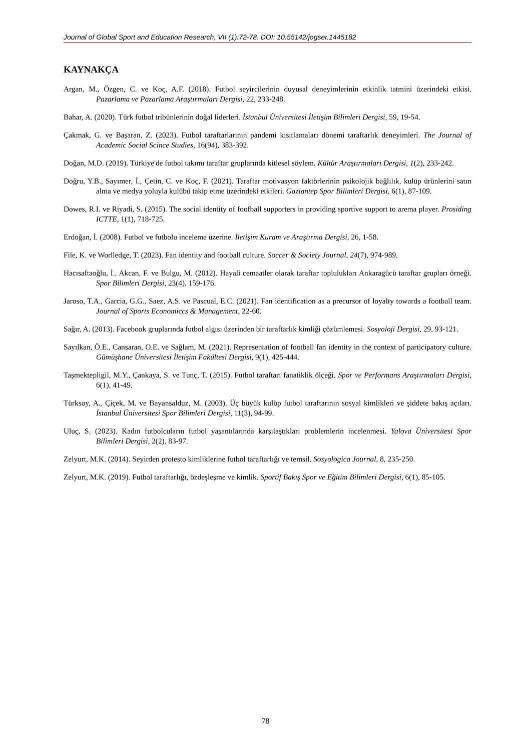Journal of Global Sport and Education Research, VII (1):72-78. DOI: 10.55142/jogser.1445182
KAYNAKÇA
Argan, M., Özgen, C. ve Koç, A.F. (2018). Futbol seyircilerinin duyusal deneyimlerinin etkinlik tatmini üzerindeki etkisi. Pazarlama ve Pazarlama Araştırmaları Dergisi, 22, 233-248.
Bahar, A. (2020). Türk futbol tribünlerinin doğal liderleri. İstanbul Üniversitesi İletişim Bilimleri Dergisi, 59, 19-54.
Çakmak, G. ve Başaran, Z. (2023). Futbol taraftarlarının pandemi kısıtlamaları dönemi taraftarlık deneyimleri. The Journal of Academic Social Scince Studies, 16(94), 383-392.
Doğan, M.D. (2019). Türkiye'de futbol takımı taraftar gruplarında kitlesel söylem. Kültür Araştırmaları Dergisi, 1(2), 233-242.
Doğru, Y.B., Sayımer, İ., Çetin, C. ve Koç, F. (2021). Taraftar motivasyon faktörlerinin psikolojik bağlılık, kulüp ürünlerini satın alma ve medya yoluyla kulübü takip etme üzerindeki etkileri. Gaziantep Spor Bilimleri Dergisi, 6(1), 87-109.
Dowes, R.I. ve Riyadi, S. (2015). The social identity of foofball supporters in providing sportive support to arema player. Prosiding ICTTE, 1(1), 718-725.
Erdoğan, İ. (2008). Futbol ve futbolu inceleme üzerine. İletişim Kuram ve Araştırma Dergisi, 26, 1-58.
File, K. ve Worlledge, T. (2023). Fan identity and football culture. Soccer & Society Journal, 24(7), 974-989.
Hacısaftaoğlu, İ., Akcan, F. ve Bulgu, M. (2012). Hayali cemaatler olarak taraftar toplulukları Ankaragücü taraftar grupları örneği. Spor Bilimleri Dergisi, 23(4), 159-176.
Jaroso, T.A., Garcia, G.G., Saez, A.S. ve Pascual, E.C. (2021). Fan identification as a precursor of loyalty towards a football team. Journal of Sports Economiccs & Management, 22-60.
Sağır, A. (2013). Facebook gruplarında futbol algısı üzerinden bir taraftarlık kimliği çözümlemesi. Sosyoloji Dergisi, 29, 93-121.
Sayılkan, Ö.E., Cansaran, O.E. ve Sağlam, M. (2021). Representation of football fan identity in the context of participatory culture. Gümüşhane Üniversitesi İletişim Fakültesi Dergisi, 9(1), 425-444.
Taşmektepligil, M.Y., Çankaya, S. ve Tunç, T. (2015). Futbol taraftarı fanatiklik ölçeği. Spor ve Performans Araştırmaları Dergisi, 6(1), 41-49.
Türksoy, A., Çiçek, M. ve Bayansalduz, M. (2003). Üç büyük kulüp futbol taraftarının sosyal kimlikleri ve şiddete bakış açıları. İstanbul Üniversitesi Spor Bilimleri Dergisi, 11(3), 94-99.
Uluç, S. (2023). Kadın futbolcuların futbol yaşantılarında karşılaştıkları problemlerin incelenmesi. Yalova Üniversitesi Spor Bilimleri Dergisi, 2(2), 83-97.
Zelyurt, M.K. (2014). Seyirden protesto kimliklerine futbol taraftarlığı ve temsil. Sosyologica Journal, 8, 235-250.
Zelyurt, M.K. (2019). Futbol taraftarlığı, özdeşleşme ve kimlik. Sportif Bakış Spor ve Eğitim Bilimleri Dergisi, 6(1), 85-105.
78